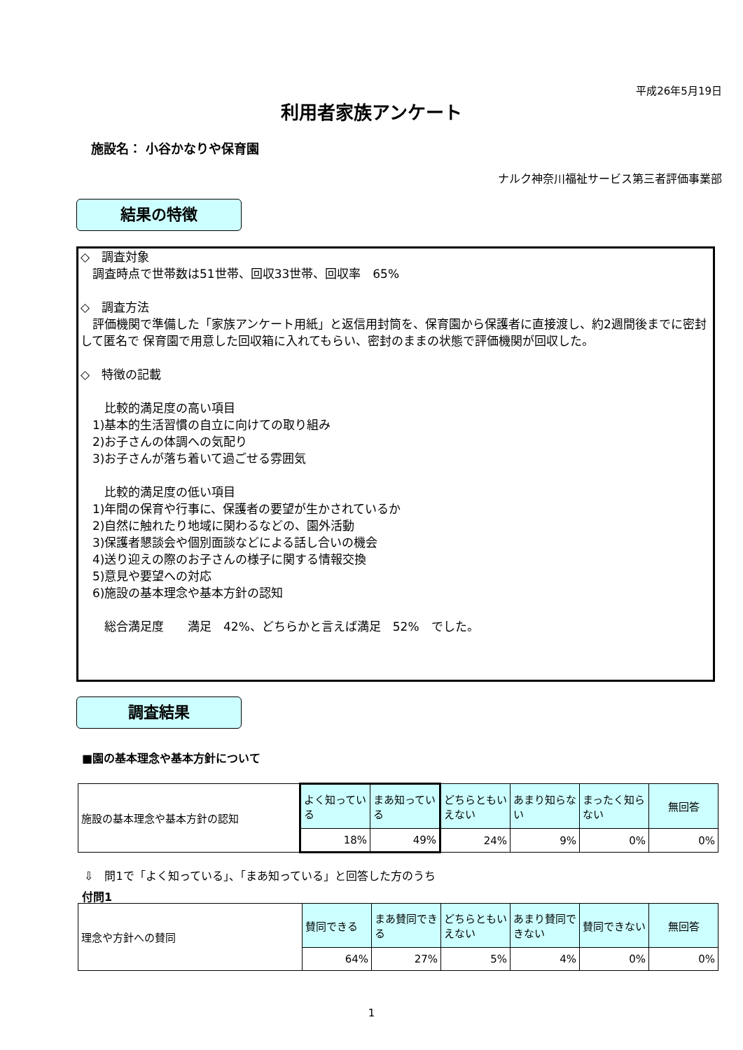平成26年5月19日
利用者家族アンケート
施設名： 小谷かなりや保育園
ナルク神奈川福祉サービス第三者評価事業部
結果の特徴
◇　調査対象
　調査時点で世帯数は51世帯、回収33世帯、回収率　65%
◇　調査方法
　評価機関で準備した「家族アンケート用紙」と返信用封筒を、保育園から保護者に直接渡し、約2週間後までに密封して匿名で 保育園で用意した回収箱に入れてもらい、密封のままの状態で評価機関が回収した。
◇　特徴の記載
　　比較的満足度の高い項目
　1)基本的生活習慣の自立に向けての取り組み
　2)お子さんの体調への気配り
　3)お子さんが落ち着いて過ごせる雰囲気
　　比較的満足度の低い項目
　1)年間の保育や行事に、保護者の要望が生かされているか
　2)自然に触れたり地域に関わるなどの、園外活動
　3)保護者懇談会や個別面談などによる話し合いの機会
　4)送り迎えの際のお子さんの様子に関する情報交換
　5)意見や要望への対応
　6)施設の基本理念や基本方針の認知
　　総合満足度　　満足　42%、どちらかと言えば満足　52%　でした。
調査結果
■園の基本理念や基本方針について
| 施設の基本理念や基本方針の認知 | よく知っている | まあ知っている | どちらともいえない | あまり知らない | まったく知らない | 無回答 |
| | 18% | 49% | 24% | 9% | 0% | 0% |
⇩　問1で「よく知っている」、「まあ知っている」と回答した方のうち
付問1
| 理念や方針への賛同 | 賛同できる | まあ賛同できる | どちらともいえない | あまり賛同できない | 賛同できない | 無回答 |
| | 64% | 27% | 5% | 4% | 0% | 0% |
1